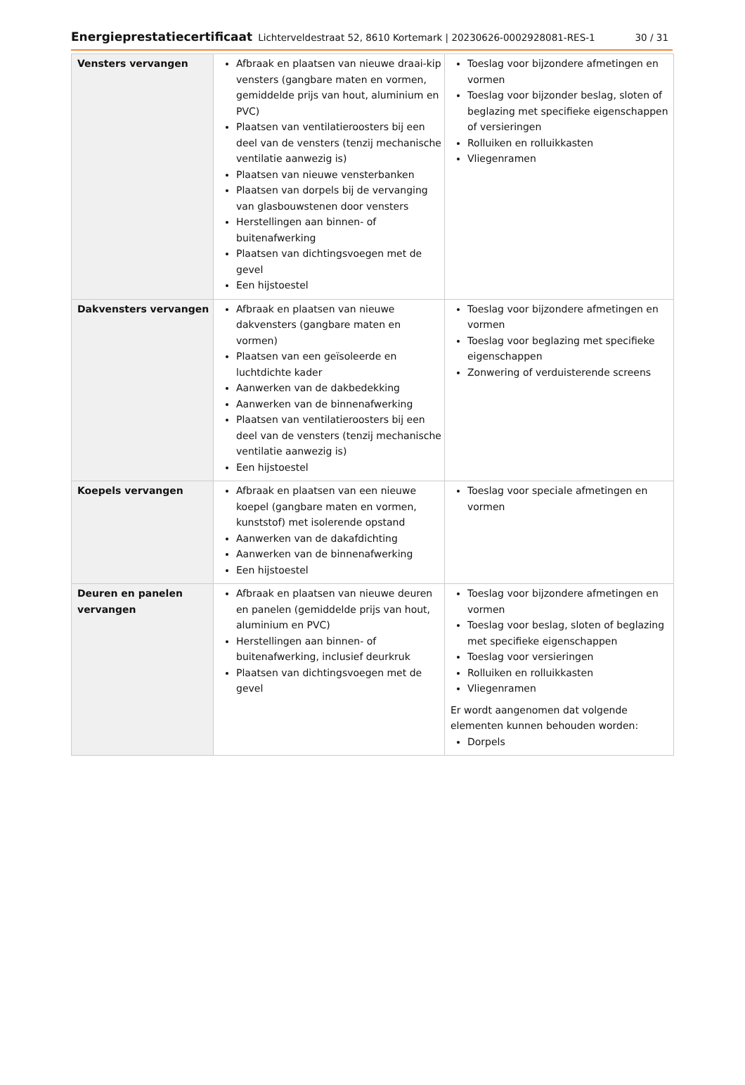Energieprestatiecertificaat Lichterveldestraat 52, 8610 Kortemark | 20230626-0002928081-RES-1 30 / 31
| Vensters vervangen | Afbraak en plaatsen van nieuwe draai-kip vensters (gangbare maten en vormen, gemiddelde prijs van hout, aluminium en PVC) Plaatsen van ventilatieroosters bij een deel van de vensters (tenzij mechanische ventilatie aanwezig is) Plaatsen van nieuwe vensterbanken Plaatsen van dorpels bij de vervanging van glasbouwstenen door vensters Herstellingen aan binnen- of buitenafwerking Plaatsen van dichtingsvoegen met de gevel Een hijstoestel | Toeslag voor bijzondere afmetingen en vormen Toeslag voor bijzonder beslag, sloten of beglazing met specifieke eigenschappen of versieringen Rolluiken en rolluikkasten Vliegenramen |
| Dakvensters vervangen | Afbraak en plaatsen van nieuwe dakvensters (gangbare maten en vormen) Plaatsen van een geïsoleerde en luchtdichte kader Aanwerken van de dakbedekking Aanwerken van de binnenafwerking Plaatsen van ventilatieroosters bij een deel van de vensters (tenzij mechanische ventilatie aanwezig is) Een hijstoestel | Toeslag voor bijzondere afmetingen en vormen Toeslag voor beglazing met specifieke eigenschappen Zonwering of verduisterende screens |
| Koepels vervangen | Afbraak en plaatsen van een nieuwe koepel (gangbare maten en vormen, kunststof) met isolerende opstand Aanwerken van de dakafdichting Aanwerken van de binnenafwerking Een hijstoestel | Toeslag voor speciale afmetingen en vormen |
| Deuren en panelen vervangen | Afbraak en plaatsen van nieuwe deuren en panelen (gemiddelde prijs van hout, aluminium en PVC) Herstellingen aan binnen- of buitenafwerking, inclusief deurkruk Plaatsen van dichtingsvoegen met de gevel | Toeslag voor bijzondere afmetingen en vormen Toeslag voor beslag, sloten of beglazing met specifieke eigenschappen Toeslag voor versieringen Rolluiken en rolluikkasten Vliegenramen Er wordt aangenomen dat volgende elementen kunnen behouden worden: Dorpels |